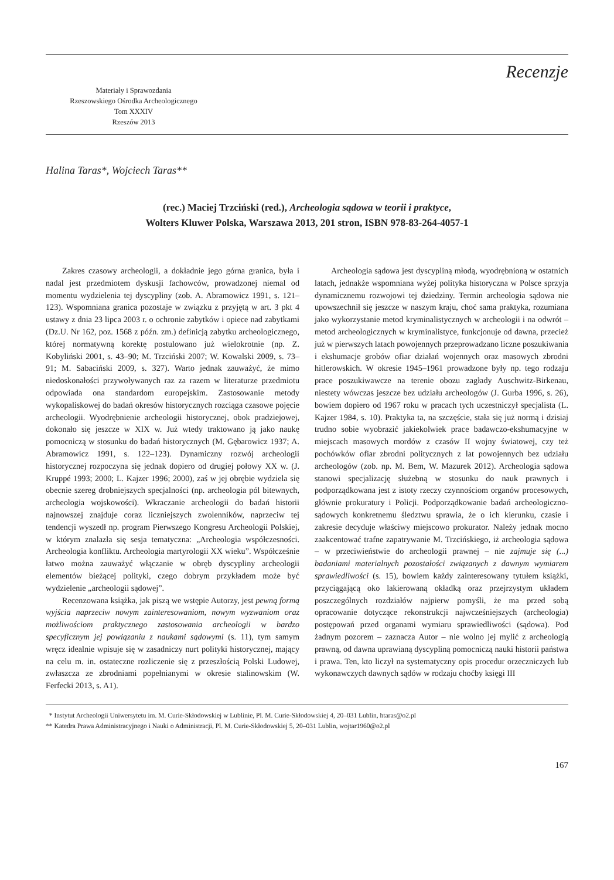Materiały i Sprawozdania
Rzeszowskiego Ośrodka Archeologicznego
Tom XXXIV
Rzeszów 2013
Recenzje
Halina Taras*, Wojciech Taras**
(rec.) Maciej Trzciński (red.), Archeologia sądowa w teorii i praktyce,
Wolters Kluwer Polska, Warszawa 2013, 201 stron, ISBN 978-83-264-4057-1
Zakres czasowy archeologii, a dokładnie jego górna granica, była i nadal jest przedmiotem dyskusji fachowców, prowadzonej niemal od momentu wydzielenia tej dyscypliny (zob. A. Abramowicz 1991, s. 121–123). Wspomniana granica pozostaje w związku z przyjętą w art. 3 pkt 4 ustawy z dnia 23 lipca 2003 r. o ochronie zabytków i opiece nad zabytkami (Dz.U. Nr 162, poz. 1568 z późn. zm.) definicją zabytku archeologicznego, której normatywną korektę postulowano już wielokrotnie (np. Z. Kobyliński 2001, s. 43–90; M. Trzciński 2007; W. Kowalski 2009, s. 73–91; M. Sabaciński 2009, s. 327). Warto jednak zauważyć, że mimo niedoskonałości przywoływanych raz za razem w literaturze przedmiotu odpowiada ona standardom europejskim. Zastosowanie metody wykopaliskowej do badań okresów historycznych rozciąga czasowe pojęcie archeologii. Wyodrębnienie archeologii historycznej, obok pradziejowej, dokonało się jeszcze w XIX w. Już wtedy traktowano ją jako naukę pomocniczą w stosunku do badań historycznych (M. Gębarowicz 1937; A. Abramowicz 1991, s. 122–123). Dynamiczny rozwój archeologii historycznej rozpoczyna się jednak dopiero od drugiej połowy XX w. (J. Kruppé 1993; 2000; L. Kajzer 1996; 2000), zaś w jej obrębie wydziela się obecnie szereg drobniejszych specjalności (np. archeologia pól bitewnych, archeologia wojskowości). Wkraczanie archeologii do badań historii najnowszej znajduje coraz liczniejszych zwolenników, naprzeciw tej tendencji wyszedł np. program Pierwszego Kongresu Archeologii Polskiej, w którym znalazła się sesja tematyczna: „Archeologia współczesności. Archeologia konfliktu. Archeologia martyrologii XX wieku”. Współcześnie łatwo można zauważyć włączanie w obręb dyscypliny archeologii elementów bieżącej polityki, czego dobrym przykładem może być wydzielenie „archeologii sądowej”.
Recenzowana książka, jak piszą we wstępie Autorzy, jest pewną formą wyjścia naprzeciw nowym zainteresowaniom, nowym wyzwaniom oraz możliwościom praktycznego zastosowania archeologii w bardzo specyficznym jej powiązaniu z naukami sądowymi (s. 11), tym samym wręcz idealnie wpisuje się w zasadniczy nurt polityki historycznej, mający na celu m. in. ostateczne rozliczenie się z przeszłością Polski Ludowej, zwłaszcza ze zbrodniami popełnianymi w okresie stalinowskim (W. Ferfecki 2013, s. A1).
Archeologia sądowa jest dyscypliną młodą, wyodrębnioną w ostatnich latach, jednakże wspomniana wyżej polityka historyczna w Polsce sprzyja dynamicznemu rozwojowi tej dziedziny. Termin archeologia sądowa nie upowszechnił się jeszcze w naszym kraju, choć sama praktyka, rozumiana jako wykorzystanie metod kryminalistycznych w archeologii i na odwrót – metod archeologicznych w kryminalistyce, funkcjonuje od dawna, przecież już w pierwszych latach powojennych przeprowadzano liczne poszukiwania i ekshumacje grobów ofiar działań wojennych oraz masowych zbrodni hitlerowskich. W okresie 1945–1961 prowadzone były np. tego rodzaju prace poszukiwawcze na terenie obozu zagłady Auschwitz-Birkenau, niestety wówczas jeszcze bez udziału archeologów (J. Gurba 1996, s. 26), bowiem dopiero od 1967 roku w pracach tych uczestniczył specjalista (L. Kajzer 1984, s. 10). Praktyka ta, na szczęście, stała się już normą i dzisiaj trudno sobie wyobrazić jakiekolwiek prace badawczo-ekshumacyjne w miejscach masowych mordów z czasów II wojny światowej, czy też pochówków ofiar zbrodni politycznych z lat powojennych bez udziału archeologów (zob. np. M. Bem, W. Mazurek 2012). Archeologia sądowa stanowi specjalizację służebną w stosunku do nauk prawnych i podporządkowana jest z istoty rzeczy czynnościom organów procesowych, głównie prokuratury i Policji. Podporządkowanie badań archeologiczno-sądowych konkretnemu śledztwu sprawia, że o ich kierunku, czasie i zakresie decyduje właściwy miejscowo prokurator. Należy jednak mocno zaakcentować trafne zapatrywanie M. Trzcińskiego, iż archeologia sądowa – w przeciwieństwie do archeologii prawnej – nie zajmuje się (...) badaniami materialnych pozostałości związanych z dawnym wymiarem sprawiedliwości (s. 15), bowiem każdy zainteresowany tytułem książki, przyciągającą oko lakierowaną okładką oraz przejrzystym układem poszczególnych rozdziałów najpierw pomyśli, że ma przed sobą opracowanie dotyczące rekonstrukcji najwcześniejszych (archeologia) postępowań przed organami wymiaru sprawiedliwości (sądowa). Pod żadnym pozorem – zaznacza Autor – nie wolno jej mylić z archeologią prawną, od dawna uprawianą dyscypliną pomocniczą nauki historii państwa i prawa. Ten, kto liczył na systematyczny opis procedur orzeczniczych lub wykonawczych dawnych sądów w rodzaju choćby księgi III
* Instytut Archeologii Uniwersytetu im. M. Curie-Skłodowskiej w Lublinie, Pl. M. Curie-Skłodowskiej 4, 20–031 Lublin, htaras@o2.pl
** Katedra Prawa Administracyjnego i Nauki o Administracji, Pl. M. Curie-Skłodowskiej 5, 20–031 Lublin, wojtar1960@o2.pl
167